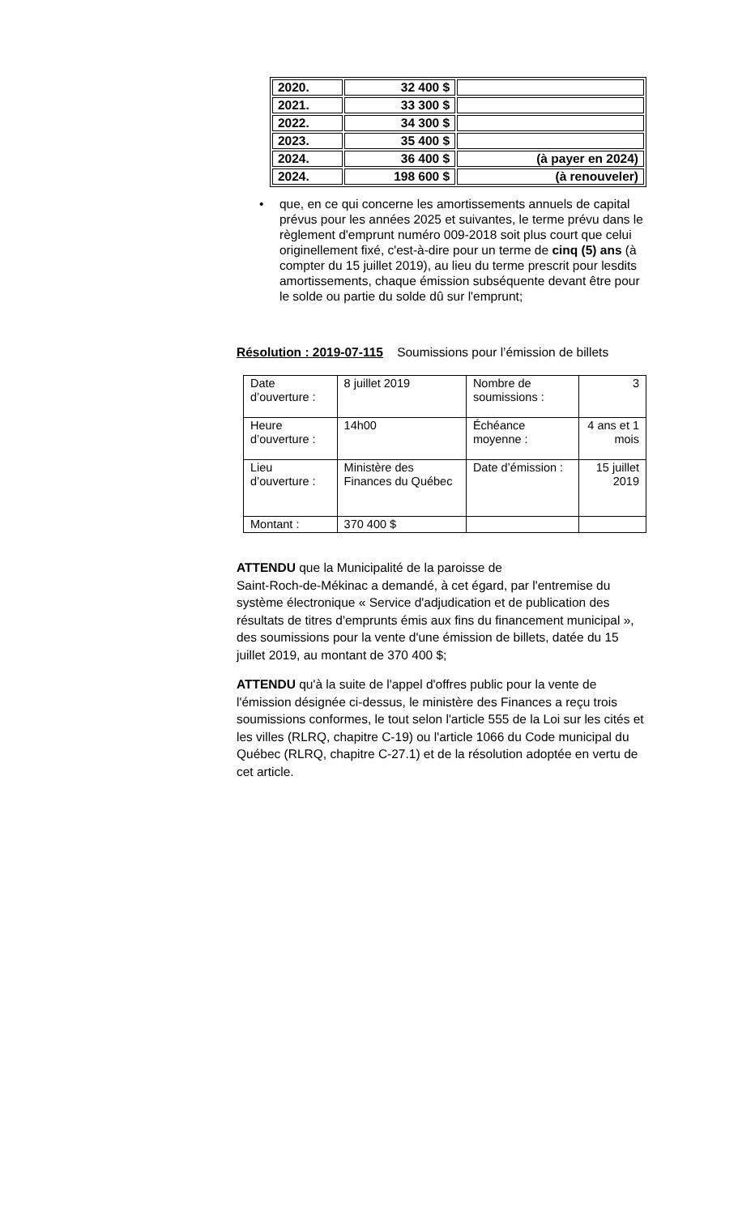| 2020. | 32 400 $ | |
| 2021. | 33 300 $ | |
| 2022. | 34 300 $ | |
| 2023. | 35 400 $ | |
| 2024. | 36 400 $ | (à payer en 2024) |
| 2024. | 198 600 $ | (à renouveler) |
•
que, en ce qui concerne les amortissements annuels de capital prévus pour les années 2025 et suivantes, le terme prévu dans le règlement d'emprunt numéro 009-2018 soit plus court que celui originellement fixé, c'est-à-dire pour un terme de cinq (5) ans (à compter du 15 juillet 2019), au lieu du terme prescrit pour lesdits amortissements, chaque émission subséquente devant être pour le solde ou partie du solde dû sur l'emprunt;
Résolution : 2019-07-115 Soumissions pour l’émission de billets
| Date d’ouverture : | 8 juillet 2019 | Nombre de soumissions : | 3 |
| Heure d’ouverture : | 14h00 | Échéance moyenne : | 4 ans et 1 mois |
| Lieu d’ouverture : | Ministère des Finances du Québec | Date d’émission : | 15 juillet 2019 |
| Montant : | 370 400 $ | | |
ATTENDU que la Municipalité de la paroisse de
Saint-Roch-de-Mékinac a demandé, à cet égard, par l'entremise du système électronique « Service d'adjudication et de publication des résultats de titres d'emprunts émis aux fins du financement municipal », des soumissions pour la vente d'une émission de billets, datée du 15 juillet 2019, au montant de 370 400 $;
ATTENDU qu'à la suite de l'appel d'offres public pour la vente de l'émission désignée ci-dessus, le ministère des Finances a reçu trois soumissions conformes, le tout selon l'article 555 de la Loi sur les cités et les villes (RLRQ, chapitre C-19) ou l'article 1066 du Code municipal du Québec (RLRQ, chapitre C-27.1) et de la résolution adoptée en vertu de cet article.